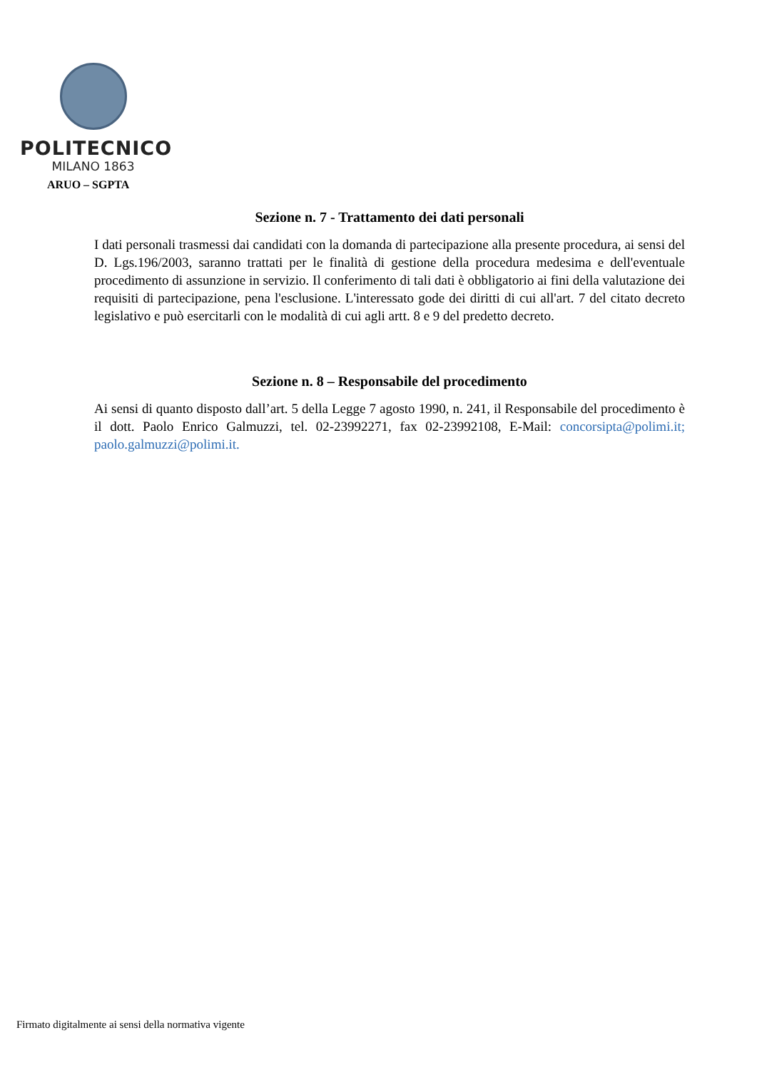POLITECNICO
MILANO 1863
ARUO – SGPTA
Sezione n. 7 - Trattamento dei dati personali
I dati personali trasmessi dai candidati con la domanda di partecipazione alla presente procedura, ai sensi del D. Lgs.196/2003, saranno trattati per le finalità di gestione della procedura medesima e dell'eventuale procedimento di assunzione in servizio. Il conferimento di tali dati è obbligatorio ai fini della valutazione dei requisiti di partecipazione, pena l'esclusione. L'interessato gode dei diritti di cui all'art. 7 del citato decreto legislativo e può esercitarli con le modalità di cui agli artt. 8 e 9 del predetto decreto.
Sezione n. 8 – Responsabile del procedimento
Ai sensi di quanto disposto dall’art. 5 della Legge 7 agosto 1990, n. 241, il Responsabile del procedimento è il dott. Paolo Enrico Galmuzzi, tel. 02-23992271, fax 02-23992108, E-Mail: concorsipta@polimi.it; paolo.galmuzzi@polimi.it.
Firmato digitalmente ai sensi della normativa vigente